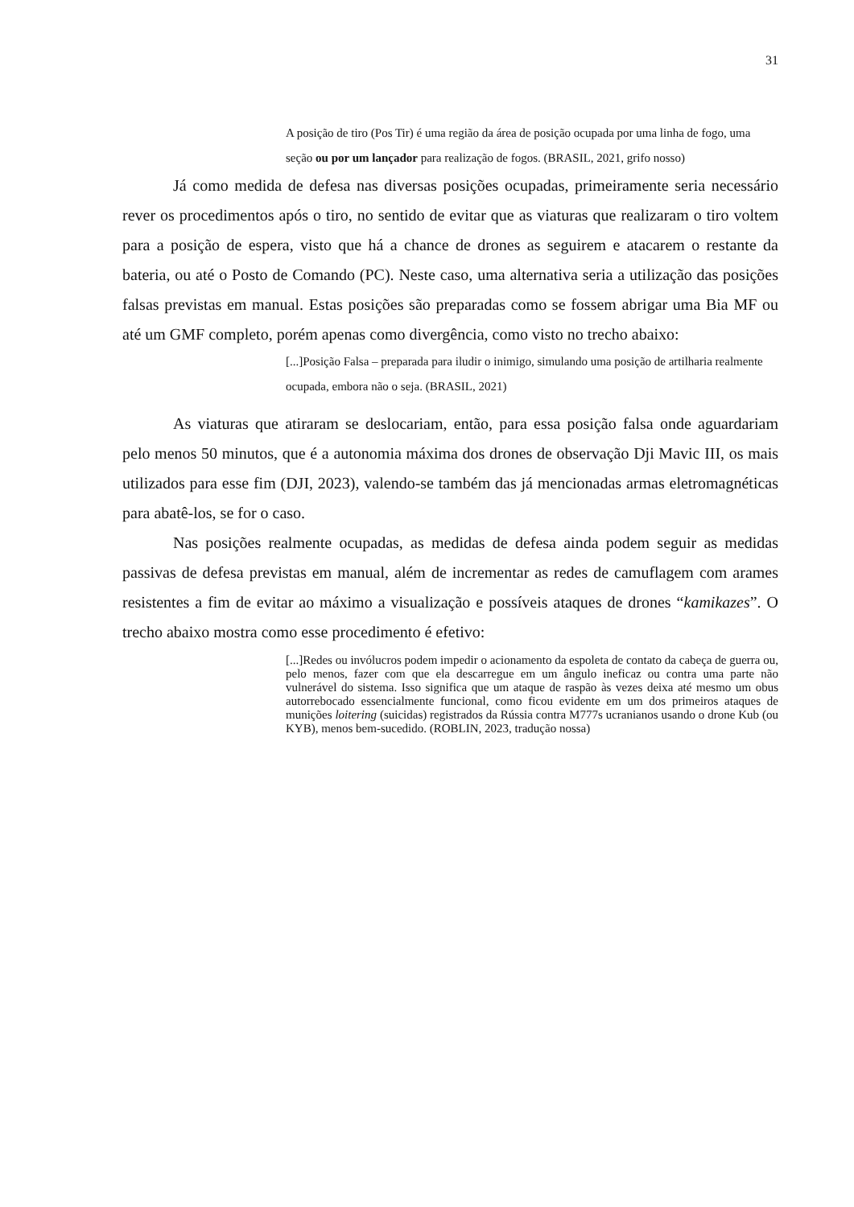31
A posição de tiro (Pos Tir) é uma região da área de posição ocupada por uma linha de fogo, uma seção ou por um lançador para realização de fogos. (BRASIL, 2021, grifo nosso)
Já como medida de defesa nas diversas posições ocupadas, primeiramente seria necessário rever os procedimentos após o tiro, no sentido de evitar que as viaturas que realizaram o tiro voltem para a posição de espera, visto que há a chance de drones as seguirem e atacarem o restante da bateria, ou até o Posto de Comando (PC). Neste caso, uma alternativa seria a utilização das posições falsas previstas em manual. Estas posições são preparadas como se fossem abrigar uma Bia MF ou até um GMF completo, porém apenas como divergência, como visto no trecho abaixo:
[...]Posição Falsa – preparada para iludir o inimigo, simulando uma posição de artilharia realmente ocupada, embora não o seja. (BRASIL, 2021)
As viaturas que atiraram se deslocariam, então, para essa posição falsa onde aguardariam pelo menos 50 minutos, que é a autonomia máxima dos drones de observação Dji Mavic III, os mais utilizados para esse fim (DJI, 2023), valendo-se também das já mencionadas armas eletromagnéticas para abatê-los, se for o caso.
Nas posições realmente ocupadas, as medidas de defesa ainda podem seguir as medidas passivas de defesa previstas em manual, além de incrementar as redes de camuflagem com arames resistentes a fim de evitar ao máximo a visualização e possíveis ataques de drones “kamikazes”. O trecho abaixo mostra como esse procedimento é efetivo:
[...]Redes ou invólucros podem impedir o acionamento da espoleta de contato da cabeça de guerra ou, pelo menos, fazer com que ela descarregue em um ângulo ineficaz ou contra uma parte não vulnerável do sistema. Isso significa que um ataque de raspão às vezes deixa até mesmo um obus autorrebocado essencialmente funcional, como ficou evidente em um dos primeiros ataques de munições loitering (suicidas) registrados da Rússia contra M777s ucranianos usando o drone Kub (ou KYB), menos bem-sucedido. (ROBLIN, 2023, tradução nossa)